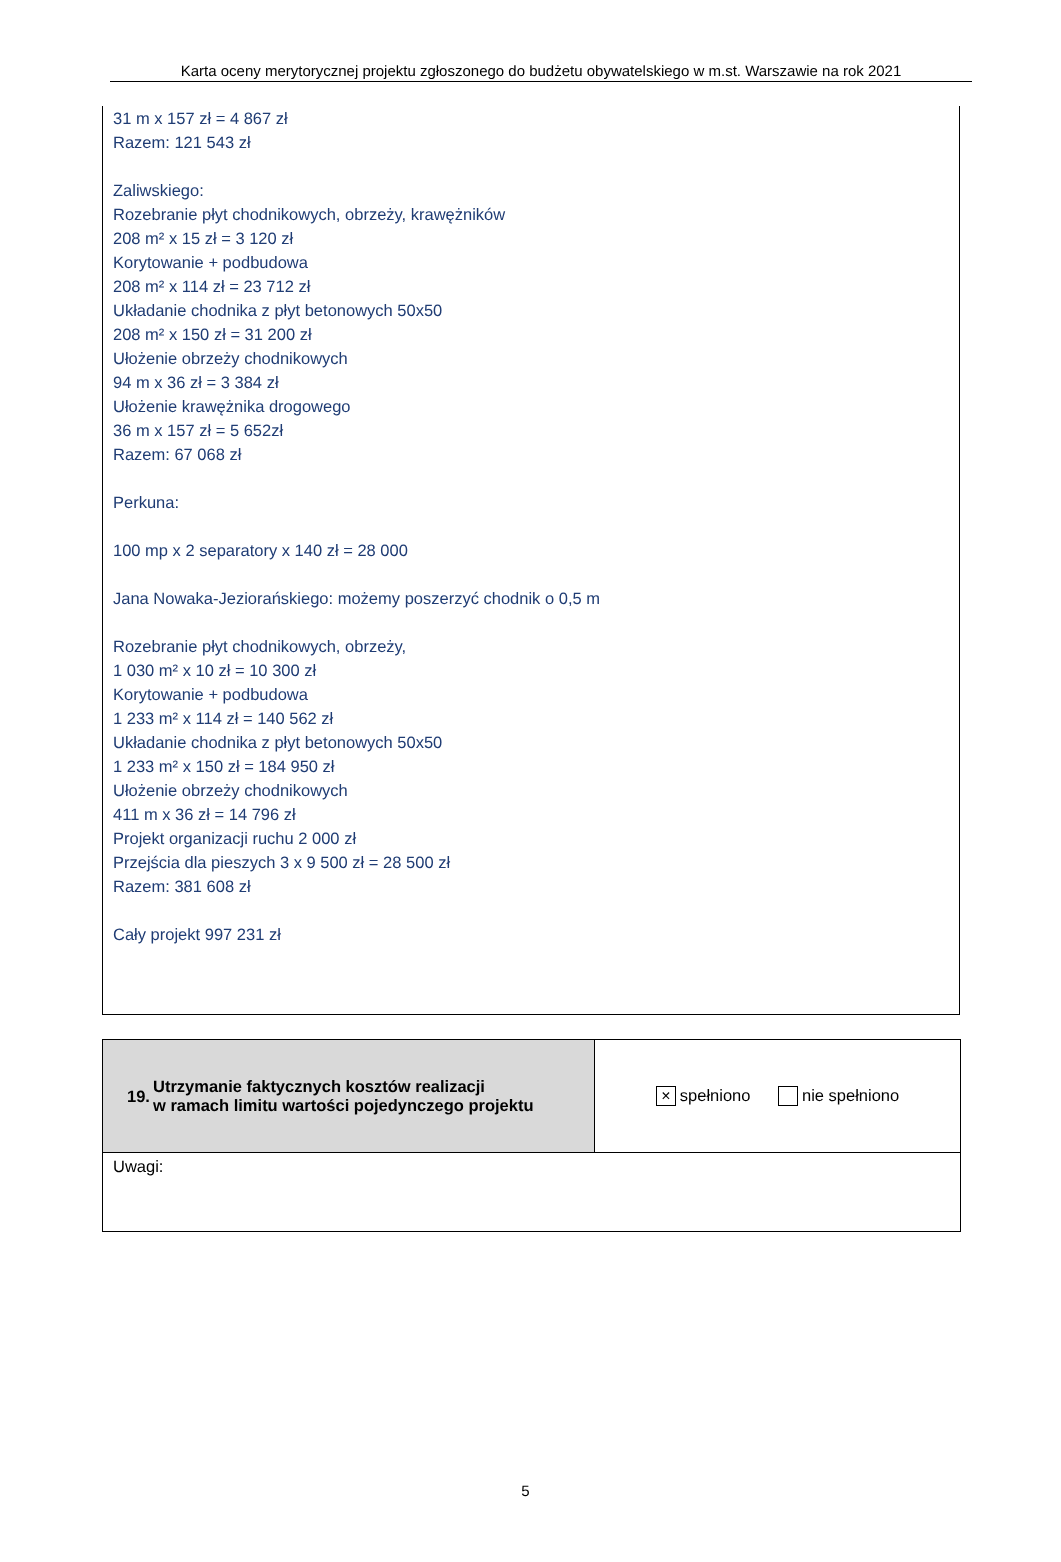Karta oceny merytorycznej projektu zgłoszonego do budżetu obywatelskiego w m.st. Warszawie na rok 2021
31 m x 157 zł = 4 867 zł
Razem: 121 543 zł
Zaliwskiego:
Rozebranie płyt chodnikowych, obrzeży, krawężników
208 m² x 15 zł = 3 120 zł
Korytowanie + podbudowa
208 m² x 114 zł = 23 712 zł
Układanie chodnika z płyt betonowych 50x50
208 m² x 150 zł = 31 200 zł
Ułożenie obrzeży chodnikowych
94 m x 36 zł = 3 384 zł
Ułożenie krawężnika drogowego
36 m x 157 zł = 5 652zł
Razem: 67 068 zł
Perkuna:
100 mp x 2 separatory x 140 zł = 28 000
Jana Nowaka-Jeziorańskiego: możemy poszerzyć chodnik o 0,5 m
Rozebranie płyt chodnikowych, obrzeży,
1 030 m² x 10 zł = 10 300 zł
Korytowanie + podbudowa
1 233 m² x 114 zł = 140 562 zł
Układanie chodnika z płyt betonowych 50x50
1 233 m² x 150 zł = 184 950 zł
Ułożenie obrzeży chodnikowych
411 m x 36 zł = 14 796 zł
Projekt organizacji ruchu 2 000 zł
Przejścia dla pieszych 3 x 9 500 zł = 28 500 zł
Razem: 381 608 zł
Cały projekt 997 231 zł
| 19. | Utrzymanie faktycznych kosztów realizacji w ramach limitu wartości pojedynczego projektu | × spełniono nie spełniono |
| Uwagi: | | |
5